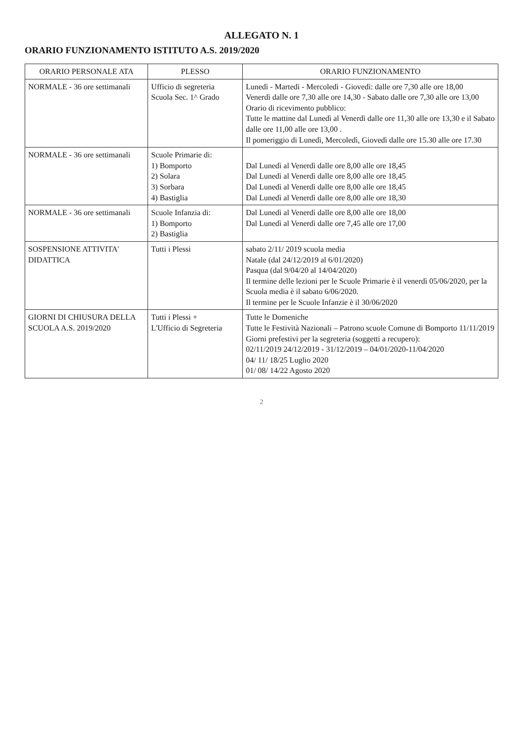ALLEGATO N. 1
ORARIO FUNZIONAMENTO ISTITUTO A.S. 2019/2020
| ORARIO PERSONALE ATA | PLESSO | ORARIO FUNZIONAMENTO |
| --- | --- | --- |
| NORMALE - 36 ore settimanali | Ufficio di segreteria Scuola Sec. 1^ Grado | Lunedì - Martedì - Mercoledì - Giovedì: dalle ore 7,30 alle ore 18,00 Venerdì dalle ore 7,30 alle ore 14,30 - Sabato dalle ore 7,30 alle ore 13,00 Orario di ricevimento pubblico: Tutte le mattine dal Lunedì al Venerdì dalle ore 11,30 alle ore 13,30 e il Sabato dalle ore 11,00 alle ore 13,00 . Il pomeriggio di Lunedì, Mercoledì, Giovedì dalle ore 15.30 alle ore 17.30 |
| NORMALE - 36 ore settimanali | Scuole Primarie di: 1) Bomporto 2) Solara 3) Sorbara 4) Bastiglia | Dal Lunedì al Venerdì dalle ore 8,00 alle ore 18,45 Dal Lunedì al Venerdì dalle ore 8,00 alle ore 18,45 Dal Lunedì al Venerdì dalle ore 8,00 alle ore 18,45 Dal Lunedì al Venerdì dalle ore 8,00 alle ore 18,30 |
| NORMALE - 36 ore settimanali | Scuole Infanzia di: 1) Bomporto 2) Bastiglia | Dal Lunedì al Venerdì dalle ore 8,00 alle ore 18,00 Dal Lunedì al Venerdì dalle ore 7,45 alle ore 17,00 |
| SOSPENSIONE ATTIVITA' DIDATTICA | Tutti i Plessi | sabato 2/11/ 2019 scuola media Natale (dal 24/12/2019 al 6/01/2020) Pasqua (dal 9/04/20 al 14/04/2020) Il termine delle lezioni per le Scuole Primarie è il venerdì 05/06/2020, per la Scuola media è il sabato 6/06/2020. Il termine per le Scuole Infanzie è il 30/06/2020 |
| GIORNI DI CHIUSURA DELLA SCUOLA A.S. 2019/2020 | Tutti i Plessi + L'Ufficio di Segreteria | Tutte le Domeniche Tutte le Festività Nazionali – Patrono scuole Comune di Bomporto 11/11/2019 Giorni prefestivi per la segreteria (soggetti a recupero): 02/11/2019 24/12/2019 - 31/12/2019 – 04/01/2020-11/04/2020 04/ 11/ 18/25 Luglio 2020 01/ 08/ 14/22 Agosto 2020 |
2